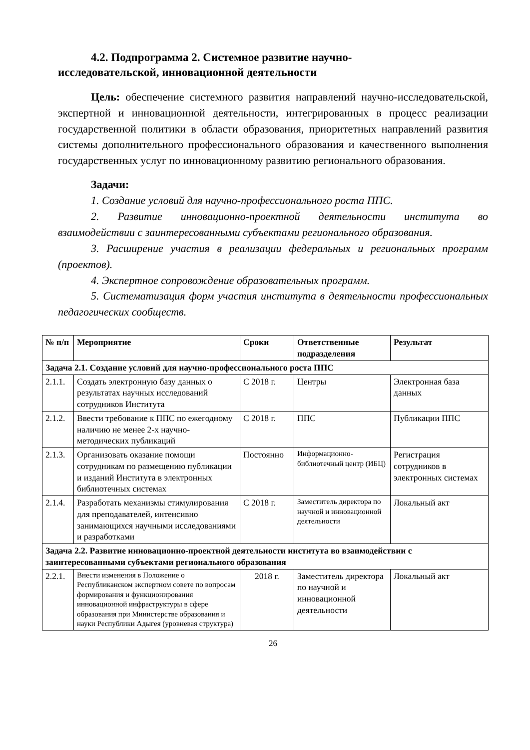4.2. Подпрограмма 2. Системное развитие научно-
исследовательской, инновационной деятельности
Цель: обеспечение системного развития направлений научно-исследовательской, экспертной и инновационной деятельности, интегрированных в процесс реализации государственной политики в области образования, приоритетных направлений развития системы дополнительного профессионального образования и качественного выполнения государственных услуг по инновационному развитию регионального образования.
Задачи:
1. Создание условий для научно-профессионального роста ППС.
2. Развитие инновационно-проектной деятельности института во взаимодействии с заинтересованными субъектами регионального образования.
3. Расширение участия в реализации федеральных и региональных программ (проектов).
4. Экспертное сопровождение образовательных программ.
5. Систематизация форм участия института в деятельности профессиональных педагогических сообществ.
| № п/п | Мероприятие | Сроки | Ответственные подразделения | Результат |
| --- | --- | --- | --- | --- |
| Задача 2.1. Создание условий для научно-профессионального роста ППС | | | | |
| 2.1.1. | Создать электронную базу данных о результатах научных исследований сотрудников Института | С 2018 г. | Центры | Электронная база данных |
| 2.1.2. | Ввести требование к ППС по ежегодному наличию не менее 2-х научно-методических публикаций | С 2018 г. | ППС | Публикации ППС |
| 2.1.3. | Организовать оказание помощи сотрудникам по размещению публикации и изданий Института в электронных библиотечных системах | Постоянно | Информационно-библиотечный центр (ИБЦ) | Регистрация сотрудников в электронных системах |
| 2.1.4. | Разработать механизмы стимулирования для преподавателей, интенсивно занимающихся научными исследованиями и разработками | С 2018 г. | Заместитель директора по научной и инновационной деятельности | Локальный акт |
| Задача 2.2. Развитие инновационно-проектной деятельности института во взаимодействии с заинтересованными субъектами регионального образования | | | | |
| 2.2.1. | Внести изменения в Положение о Республиканском экспертном совете по вопросам формирования и функционирования инновационной инфраструктуры в сфере образования при Министерстве образования и науки Республики Адыгея (уровневая структура) | 2018 г. | Заместитель директора по научной и инновационной деятельности | Локальный акт |
26